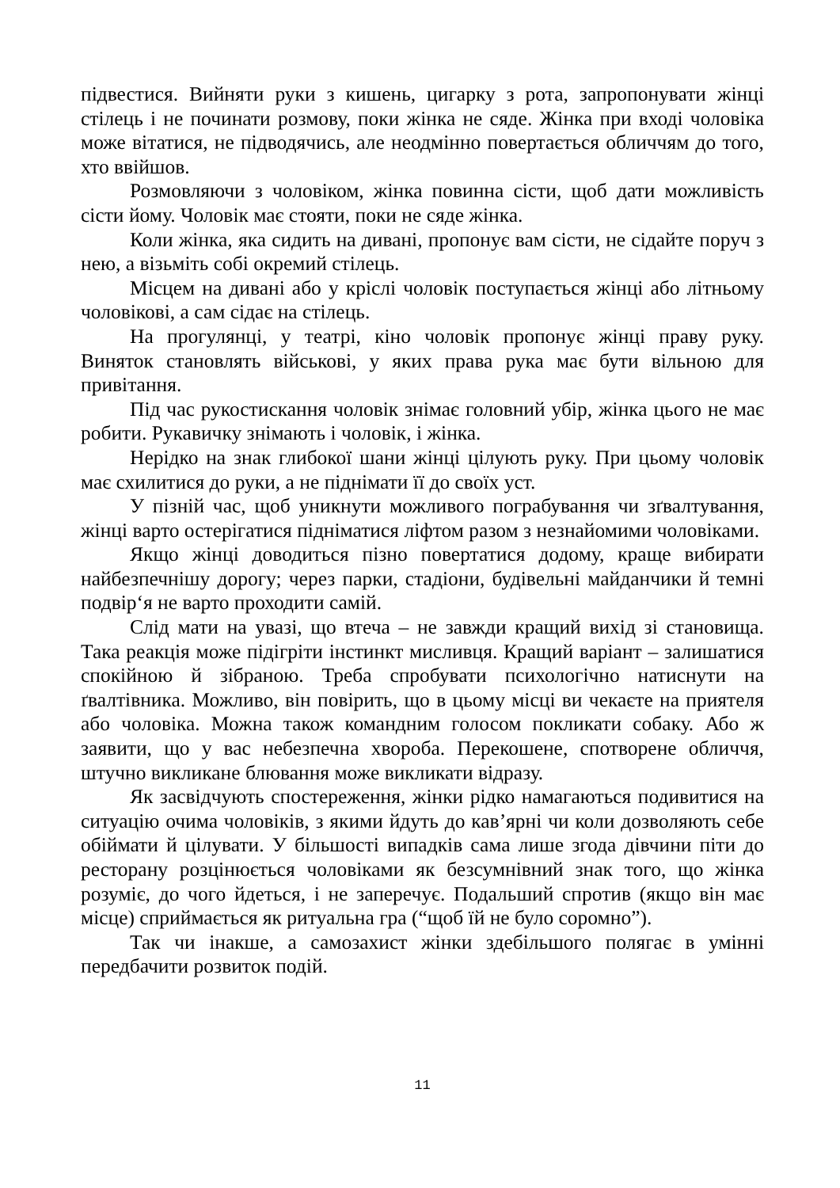підвестися. Вийняти руки з кишень, цигарку з рота, запропонувати жінці стілець і не починати розмову, поки жінка не сяде. Жінка при вході чоловіка може вітатися, не підводячись, але неодмінно повертається обличчям до того, хто ввійшов.
Розмовляючи з чоловіком, жінка повинна сісти, щоб дати можливість сісти йому. Чоловік має стояти, поки не сяде жінка.
Коли жінка, яка сидить на дивані, пропонує вам сісти, не сідайте поруч з нею, а візьміть собі окремий стілець.
Місцем на дивані або у кріслі чоловік поступається жінці або літньому чоловікові, а сам сідає на стілець.
На прогулянці, у театрі, кіно чоловік пропонує жінці праву руку. Виняток становлять військові, у яких права рука має бути вільною для привітання.
Під час рукостискання чоловік знімає головний убір, жінка цього не має робити. Рукавичку знімають і чоловік, і жінка.
Нерідко на знак глибокої шани жінці цілують руку. При цьому чоловік має схилитися до руки, а не піднімати її до своїх уст.
У пізній час, щоб уникнути можливого пограбування чи зґвалтування, жінці варто остерігатися підніматися ліфтом разом з незнайомими чоловіками.
Якщо жінці доводиться пізно повертатися додому, краще вибирати найбезпечнішу дорогу; через парки, стадіони, будівельні майданчики й темні подвір‘я не варто проходити самій.
Слід мати на увазі, що втеча – не завжди кращий вихід зі становища. Така реакція може підігріти інстинкт мисливця. Кращий варіант – залишатися спокійною й зібраною. Треба спробувати психологічно натиснути на ґвалтівника. Можливо, він повірить, що в цьому місці ви чекаєте на приятеля або чоловіка. Можна також командним голосом покликати собаку. Або ж заявити, що у вас небезпечна хвороба. Перекошене, спотворене обличчя, штучно викликане блювання може викликати відразу.
Як засвідчують спостереження, жінки рідко намагаються подивитися на ситуацію очима чоловіків, з якими йдуть до кав’ярні чи коли дозволяють себе обіймати й цілувати. У більшості випадків сама лише згода дівчини піти до ресторану розцінюється чоловіками як безсумнівний знак того, що жінка розуміє, до чого йдеться, і не заперечує. Подальший спротив (якщо він має місце) сприймається як ритуальна гра (“щоб їй не було соромно”).
Так чи інакше, а самозахист жінки здебільшого полягає в умінні передбачити розвиток подій.
11